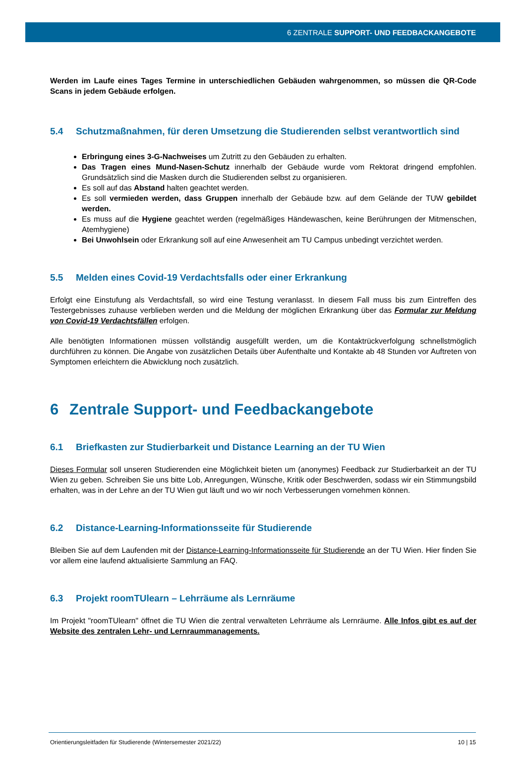6 ZENTRALE SUPPORT- UND FEEDBACKANGEBOTE
Werden im Laufe eines Tages Termine in unterschiedlichen Gebäuden wahrgenommen, so müssen die QR-Code Scans in jedem Gebäude erfolgen.
5.4 Schutzmaßnahmen, für deren Umsetzung die Studierenden selbst verantwortlich sind
Erbringung eines 3-G-Nachweises um Zutritt zu den Gebäuden zu erhalten.
Das Tragen eines Mund-Nasen-Schutz innerhalb der Gebäude wurde vom Rektorat dringend empfohlen. Grundsätzlich sind die Masken durch die Studierenden selbst zu organisieren.
Es soll auf das Abstand halten geachtet werden.
Es soll vermieden werden, dass Gruppen innerhalb der Gebäude bzw. auf dem Gelände der TUW gebildet werden.
Es muss auf die Hygiene geachtet werden (regelmäßiges Händewaschen, keine Berührungen der Mitmenschen, Atemhygiene)
Bei Unwohlsein oder Erkrankung soll auf eine Anwesenheit am TU Campus unbedingt verzichtet werden.
5.5 Melden eines Covid-19 Verdachtsfalls oder einer Erkrankung
Erfolgt eine Einstufung als Verdachtsfall, so wird eine Testung veranlasst. In diesem Fall muss bis zum Eintreffen des Testergebnisses zuhause verblieben werden und die Meldung der möglichen Erkrankung über das Formular zur Meldung von Covid-19 Verdachtsfällen erfolgen.
Alle benötigten Informationen müssen vollständig ausgefüllt werden, um die Kontaktrückverfolgung schnellstmöglich durchführen zu können. Die Angabe von zusätzlichen Details über Aufenthalte und Kontakte ab 48 Stunden vor Auftreten von Symptomen erleichtern die Abwicklung noch zusätzlich.
6 Zentrale Support- und Feedbackangebote
6.1 Briefkasten zur Studierbarkeit und Distance Learning an der TU Wien
Dieses Formular soll unseren Studierenden eine Möglichkeit bieten um (anonymes) Feedback zur Studierbarkeit an der TU Wien zu geben. Schreiben Sie uns bitte Lob, Anregungen, Wünsche, Kritik oder Beschwerden, sodass wir ein Stimmungsbild erhalten, was in der Lehre an der TU Wien gut läuft und wo wir noch Verbesserungen vornehmen können.
6.2 Distance-Learning-Informationsseite für Studierende
Bleiben Sie auf dem Laufenden mit der Distance-Learning-Informationsseite für Studierende an der TU Wien. Hier finden Sie vor allem eine laufend aktualisierte Sammlung an FAQ.
6.3 Projekt roomTUlearn – Lehrräume als Lernräume
Im Projekt "roomTUlearn" öffnet die TU Wien die zentral verwalteten Lehrräume als Lernräume. Alle Infos gibt es auf der Website des zentralen Lehr- und Lernraummanagements.
Orientierungsleitfaden für Studierende (Wintersemester 2021/22) 10 | 15